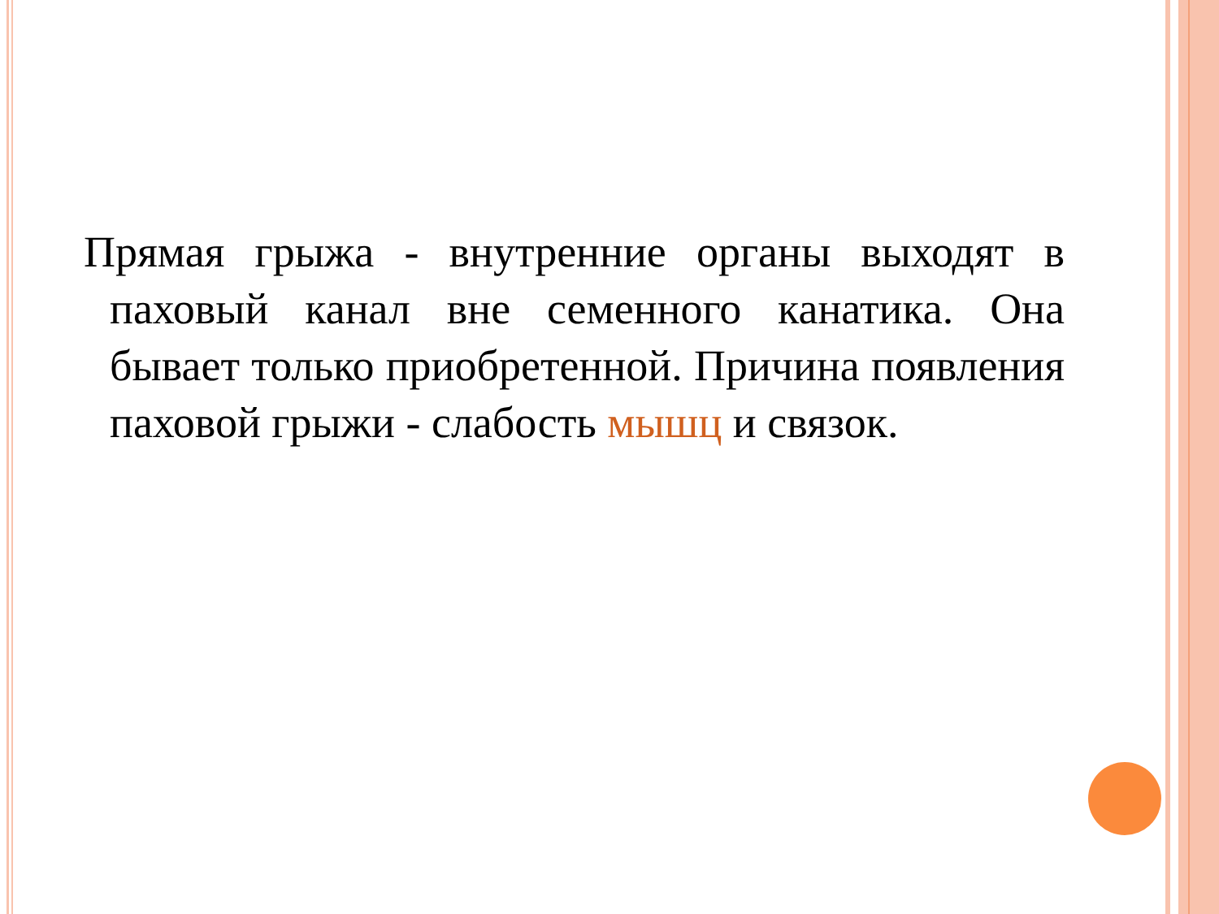Прямая грыжа - внутренние органы выходят в паховый канал вне семенного канатика. Она бывает только приобретенной. Причина появления паховой грыжи - слабость мышц и связок.